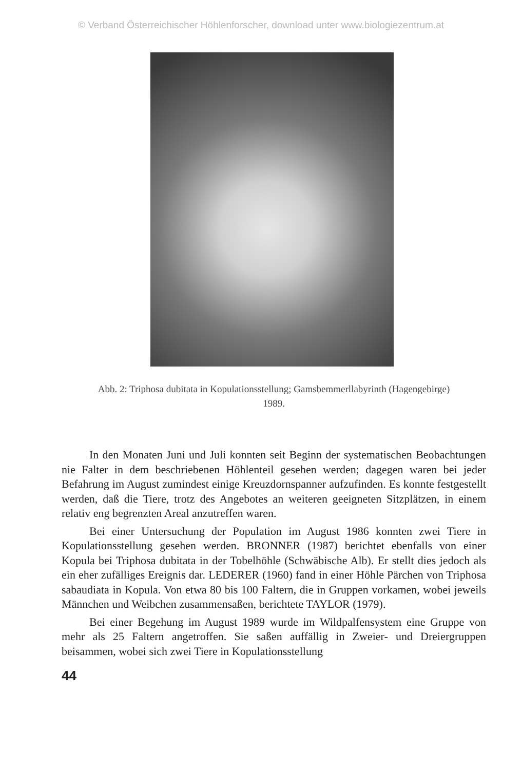© Verband Österreichischer Höhlenforscher, download unter www.biologiezentrum.at
Abb. 2: Triphosa dubitata in Kopulationsstellung; Gamsbemmerllabyrinth (Hagengebirge) 1989.
In den Monaten Juni und Juli konnten seit Beginn der systematischen Beobachtungen nie Falter in dem beschriebenen Höhlenteil gesehen werden; dagegen waren bei jeder Befahrung im August zumindest einige Kreuzdornspanner aufzufinden. Es konnte festgestellt werden, daß die Tiere, trotz des Angebotes an weiteren geeigneten Sitzplätzen, in einem relativ eng begrenzten Areal anzutreffen waren.
Bei einer Untersuchung der Population im August 1986 konnten zwei Tiere in Kopulationsstellung gesehen werden. BRONNER (1987) berichtet ebenfalls von einer Kopula bei Triphosa dubitata in der Tobelhöhle (Schwäbische Alb). Er stellt dies jedoch als ein eher zufälliges Ereignis dar. LEDERER (1960) fand in einer Höhle Pärchen von Triphosa sabaudiata in Kopula. Von etwa 80 bis 100 Faltern, die in Gruppen vorkamen, wobei jeweils Männchen und Weibchen zusammensaßen, berichtete TAYLOR (1979).
Bei einer Begehung im August 1989 wurde im Wildpalfensystem eine Gruppe von mehr als 25 Faltern angetroffen. Sie saßen auffällig in Zweier- und Dreiergruppen beisammen, wobei sich zwei Tiere in Kopulationsstellung
44